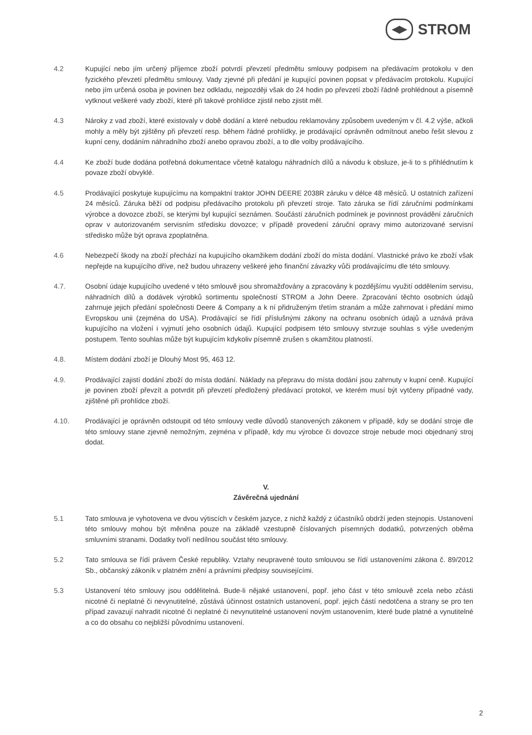◀▶
STROM
4.2 Kupující nebo jím určený příjemce zboží potvrdí převzetí předmětu smlouvy podpisem na předávacím protokolu v den fyzického převzetí předmětu smlouvy. Vady zjevné při předání je kupující povinen popsat v předávacím protokolu. Kupující nebo jím určená osoba je povinen bez odkladu, nejpozději však do 24 hodin po převzetí zboží řádně prohlédnout a písemně vytknout veškeré vady zboží, které při takové prohlídce zjistil nebo zjistit měl.
4.3 Nároky z vad zboží, které existovaly v době dodání a které nebudou reklamovány způsobem uvedeným v čl. 4.2 výše, ačkoli mohly a měly být zjištěny při převzetí resp. během řádné prohlídky, je prodávající oprávněn odmítnout anebo řešit slevou z kupní ceny, dodáním náhradního zboží anebo opravou zboží, a to dle volby prodávajícího.
4.4 Ke zboží bude dodána potřebná dokumentace včetně katalogu náhradních dílů a návodu k obsluze, je-li to s přihlédnutím k povaze zboží obvyklé.
4.5 Prodávající poskytuje kupujícímu na kompaktní traktor JOHN DEERE 2038R záruku v délce 48 měsíců. U ostatních zařízení 24 měsíců. Záruka běží od podpisu předávacího protokolu při převzetí stroje. Tato záruka se řídí záručními podmínkami výrobce a dovozce zboží, se kterými byl kupující seznámen. Součástí záručních podmínek je povinnost provádění záručních oprav v autorizovaném servisním středisku dovozce; v případě provedení záruční opravy mimo autorizované servisní středisko může být oprava zpoplatněna.
4.6 Nebezpečí škody na zboží přechází na kupujícího okamžikem dodání zboží do místa dodání. Vlastnické právo ke zboží však nepřejde na kupujícího dříve, než budou uhrazeny veškeré jeho finanční závazky vůči prodávajícímu dle této smlouvy.
4.7. Osobní údaje kupujícího uvedené v této smlouvě jsou shromažďovány a zpracovány k pozdějšímu využití oddělením servisu, náhradních dílů a dodávek výrobků sortimentu společností STROM a John Deere. Zpracování těchto osobních údajů zahrnuje jejich předání společnosti Deere & Company a k ní přidruženým třetím stranám a může zahrnovat i předání mimo Evropskou unii (zejména do USA). Prodávající se řídí příslušnými zákony na ochranu osobních údajů a uznává práva kupujícího na vložení i vyjmutí jeho osobních údajů. Kupující podpisem této smlouvy stvrzuje souhlas s výše uvedeným postupem. Tento souhlas může být kupujícím kdykoliv písemně zrušen s okamžitou platností.
4.8. Místem dodání zboží je Dlouhý Most 95, 463 12.
4.9. Prodávající zajistí dodání zboží do místa dodání. Náklady na přepravu do místa dodání jsou zahrnuty v kupní ceně. Kupující je povinen zboží převzít a potvrdit při převzetí předložený předávací protokol, ve kterém musí být vytčeny případné vady, zjištěné při prohlídce zboží.
4.10. Prodávající je oprávněn odstoupit od této smlouvy vedle důvodů stanovených zákonem v případě, kdy se dodání stroje dle této smlouvy stane zjevně nemožným, zejména v případě, kdy mu výrobce či dovozce stroje nebude moci objednaný stroj dodat.
V.
Závěrečná ujednání
5.1 Tato smlouva je vyhotovena ve dvou výtiscích v českém jazyce, z nichž každý z účastníků obdrží jeden stejnopis. Ustanovení této smlouvy mohou být měněna pouze na základě vzestupně číslovaných písemných dodatků, potvrzených oběma smluvními stranami. Dodatky tvoří nedílnou součást této smlouvy.
5.2 Tato smlouva se řídí právem České republiky. Vztahy neupravené touto smlouvou se řídí ustanoveními zákona č. 89/2012 Sb., občanský zákoník v platném znění a právními předpisy souvisejícími.
5.3 Ustanovení této smlouvy jsou oddělitelná. Bude-li nějaké ustanovení, popř. jeho část v této smlouvě zcela nebo zčásti nicotné či neplatné či nevynutitelné, zůstává účinnost ostatních ustanovení, popř. jejich částí nedotčena a strany se pro ten případ zavazují nahradit nicotné či neplatné či nevynutitelné ustanovení novým ustanovením, které bude platné a vynutitelné a co do obsahu co nejbližší původnímu ustanovení.
2